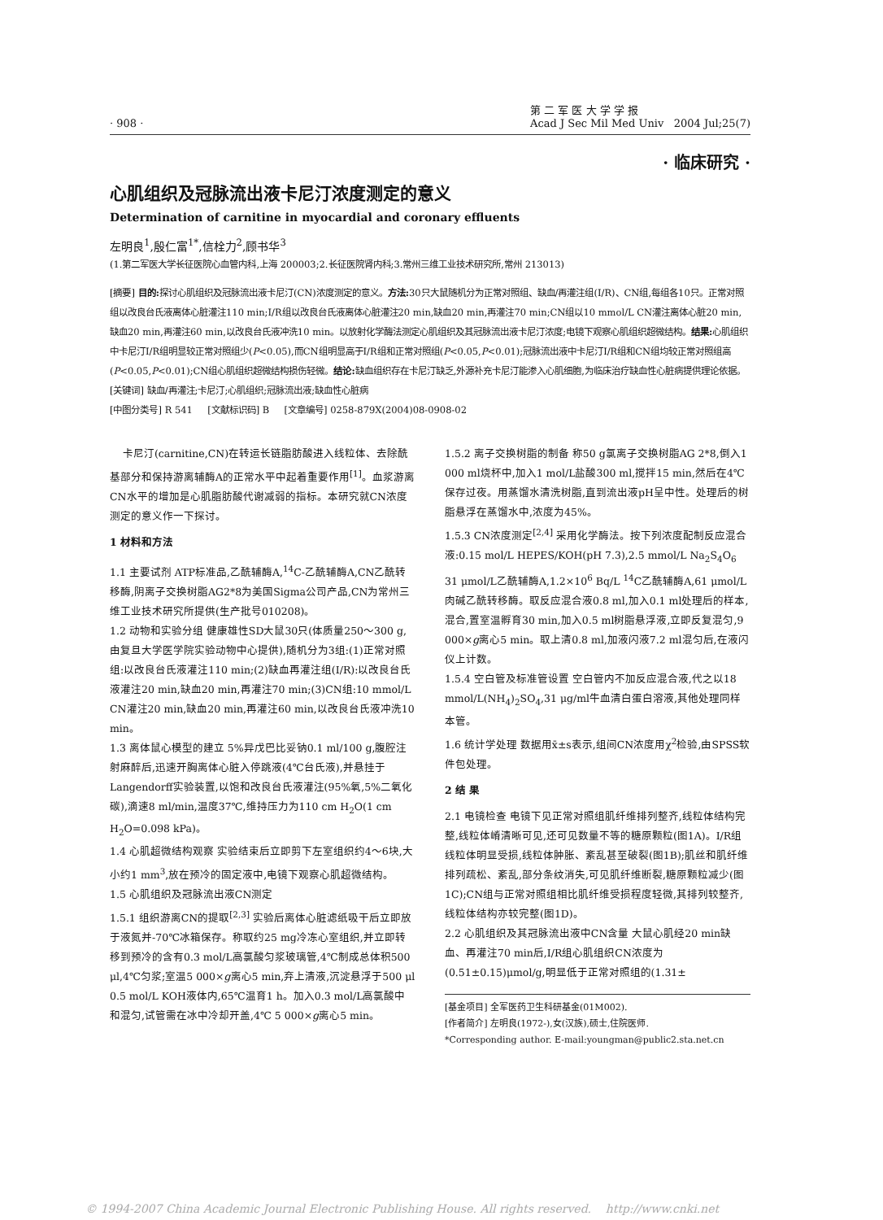· 908 · 第 二 军 医 大 学 学 报
Acad J Sec Mil Med Univ 2004 Jul;25(7)
· 临床研究 ·
心肌组织及冠脉流出液卡尼汀浓度测定的意义
Determination of carnitine in myocardial and coronary effluents
左明良<sup>1</sup>,殷仁富<sup>1*</sup>,信栓力<sup>2</sup>,顾书华<sup>3</sup>
(1.第二军医大学长征医院心血管内科,上海 200003;2.长征医院肾内科;3.常州三维工业技术研究所,常州 213013)
[摘要] 目的: 探讨心肌组织及冠脉流出液卡尼汀(CN)浓度测定的意义。方法: 30只大鼠随机分为正常对照组、缺血/再灌注组(I/R)、CN组,每组各10只。正常对照组以改良台氏液离体心脏灌注110 min;I/R组以改良台氏液离体心脏灌注20 min,缺血20 min,再灌注70 min;CN组以10 mmol/L CN灌注离体心脏20 min,缺血20 min,再灌注60 min,以改良台氏液冲洗10 min。以放射化学酶法测定心肌组织及其冠脉流出液卡尼汀浓度;电镜下观察心肌组织超微结构。结果: 心肌组织中卡尼汀I/R组明显较正常对照组少(P<0.05),而CN组明显高于I/R组和正常对照组(P<0.05,P<0.01);冠脉流出液中卡尼汀I/R组和CN组均较正常对照组高(P<0.05,P<0.01);CN组心肌组织超微结构损伤轻微。结论: 缺血组织存在卡尼汀缺乏,外源补充卡尼汀能渗入心肌细胞,为临床治疗缺血性心脏病提供理论依据。
[关键词] 缺血/再灌注;卡尼汀;心肌组织;冠脉流出液;缺血性心脏病
[中图分类号] R 541 [文献标识码] B [文章编号] 0258-879X(2004)08-0908-02
卡尼汀(carnitine,CN)在转运长链脂肪酸进入线粒体、去除酰基部分和保持游离辅酶A的正常水平中起着重要作用<sup>[1]</sup>。血浆游离CN水平的增加是心肌脂肪酸代谢减弱的指标。本研究就CN浓度测定的意义作一下探讨。
1 材料和方法
1.1 主要试剂 ATP标准品,乙酰辅酶A,<sup>14</sup>C-乙酰辅酶A,CN乙酰转移酶,阴离子交换树脂AG2*8为美国Sigma公司产品,CN为常州三维工业技术研究所提供(生产批号010208)。
1.2 动物和实验分组 健康雄性SD大鼠30只(体质量250～300 g,由复旦大学医学院实验动物中心提供),随机分为3组:(1)正常对照组:以改良台氏液灌注110 min;(2)缺血再灌注组(I/R):以改良台氏液灌注20 min,缺血20 min,再灌注70 min;(3)CN组:10 mmol/L CN灌注20 min,缺血20 min,再灌注60 min,以改良台氏液冲洗10 min。
1.3 离体鼠心模型的建立 5%异戊巴比妥钠0.1 ml/100 g,腹腔注射麻醉后,迅速开胸离体心脏入停跳液(4℃台氏液),并悬挂于Langendorff实验装置,以饱和改良台氏液灌注(95%氧,5%二氧化碳),滴速8 ml/min,温度37℃,维持压力为110 cm H<sub>2</sub>O(1 cm H<sub>2</sub>O=0.098 kPa)。
1.4 心肌超微结构观察 实验结束后立即剪下左室组织约4～6块,大小约1 mm<sup>3</sup>,放在预冷的固定液中,电镜下观察心肌超微结构。
1.5 心肌组织及冠脉流出液CN测定
1.5.1 组织游离CN的提取<sup>[2,3]</sup> 实验后离体心脏滤纸吸干后立即放于液氮并-70℃冰箱保存。称取约25 mg冷冻心室组织,并立即转移到预冷的含有0.3 mol/L高氯酸匀浆玻璃管,4℃制成总体积500 μl,4℃匀浆;室温5 000×g离心5 min,弃上清液,沉淀悬浮于500 μl 0.5 mol/L KOH液体内,65℃温育1 h。加入0.3 mol/L高氯酸中和混匀,试管需在冰中冷却开盖,4℃ 5 000×g离心5 min。
1.5.2 离子交换树脂的制备 称50 g氯离子交换树脂AG 2*8,倒入1 000 ml烧杯中,加入1 mol/L盐酸300 ml,搅拌15 min,然后在4℃保存过夜。用蒸馏水清洗树脂,直到流出液pH呈中性。处理后的树脂悬浮在蒸馏水中,浓度为45%。
1.5.3 CN浓度测定<sup>[2,4]</sup> 采用化学酶法。按下列浓度配制反应混合液:0.15 mol/L HEPES/KOH(pH 7.3),2.5 mmol/L Na<sub>2</sub>S<sub>4</sub>O<sub>6</sub> 31 μmol/L乙酰辅酶A,1.2×10<sup>6</sup> Bq/L <sup>14</sup>C乙酰辅酶A,61 μmol/L肉碱乙酰转移酶。取反应混合液0.8 ml,加入0.1 ml处理后的样本,混合,置室温孵育30 min,加入0.5 ml树脂悬浮液,立即反复混匀,9 000×g离心5 min。取上清0.8 ml,加液闪液7.2 ml混匀后,在液闪仪上计数。
1.5.4 空白管及标准管设置 空白管内不加反应混合液,代之以18 mmol/L(NH<sub>4</sub>)<sub>2</sub>SO<sub>4</sub>,31 μg/ml牛血清白蛋白溶液,其他处理同样本管。
1.6 统计学处理 数据用x̄±s表示,组间CN浓度用χ<sup>2</sup>检验,由SPSS软件包处理。
2 结 果
2.1 电镜检查 电镜下见正常对照组肌纤维排列整齐,线粒体结构完整,线粒体嵴清晰可见,还可见数量不等的糖原颗粒(图1A)。I/R组线粒体明显受损,线粒体肿胀、紊乱甚至破裂(图1B);肌丝和肌纤维排列疏松、紊乱,部分条纹消失,可见肌纤维断裂,糖原颗粒减少(图1C);CN组与正常对照组相比肌纤维受损程度轻微,其排列较整齐,线粒体结构亦较完整(图1D)。
2.2 心肌组织及其冠脉流出液中CN含量 大鼠心肌经20 min缺血、再灌注70 min后,I/R组心肌组织CN浓度为(0.51±0.15)μmol/g,明显低于正常对照组的(1.31±
[基金项目] 全军医药卫生科研基金(01M002).
[作者简介] 左明良(1972-),女(汉族),硕士,住院医师.
*Corresponding author. E-mail:youngman@public2.sta.net.cn
© 1994-2007 China Academic Journal Electronic Publishing House. All rights reserved. http://www.cnki.net